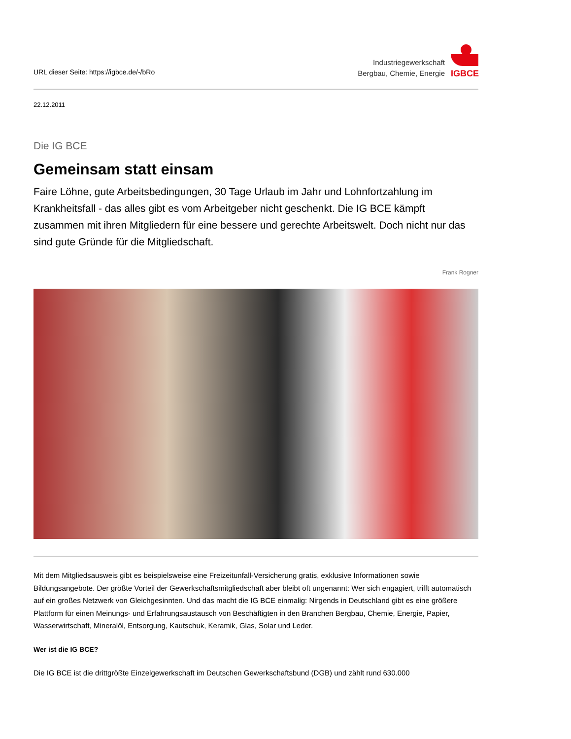URL dieser Seite: https://igbce.de/-/bRo
Industriegewerkschaft
Bergbau, Chemie, Energie
IGBCE
22.12.2011
Die IG BCE
Gemeinsam statt einsam
Faire Löhne, gute Arbeitsbedingungen, 30 Tage Urlaub im Jahr und Lohnfortzahlung im Krankheitsfall - das alles gibt es vom Arbeitgeber nicht geschenkt. Die IG BCE kämpft zusammen mit ihren Mitgliedern für eine bessere und gerechte Arbeitswelt. Doch nicht nur das sind gute Gründe für die Mitgliedschaft.
Frank Rogner
Mit dem Mitgliedsausweis gibt es beispielsweise eine Freizeitunfall-Versicherung gratis, exklusive Informationen sowie Bildungsangebote. Der größte Vorteil der Gewerkschaftsmitgliedschaft aber bleibt oft ungenannt: Wer sich engagiert, trifft automatisch auf ein großes Netzwerk von Gleichgesinnten. Und das macht die IG BCE einmalig: Nirgends in Deutschland gibt es eine größere Plattform für einen Meinungs- und Erfahrungsaustausch von Beschäftigten in den Branchen Bergbau, Chemie, Energie, Papier, Wasserwirtschaft, Mineralöl, Entsorgung, Kautschuk, Keramik, Glas, Solar und Leder.
Wer ist die IG BCE?
Die IG BCE ist die drittgrößte Einzelgewerkschaft im Deutschen Gewerkschaftsbund (DGB) und zählt rund 630.000